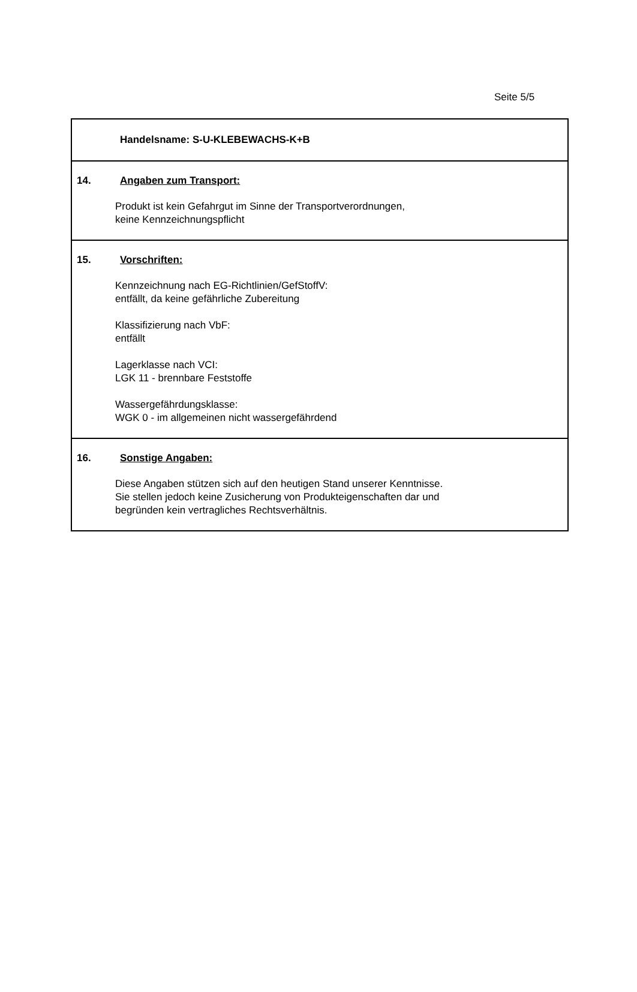Seite 5/5
Handelsname: S-U-KLEBEWACHS-K+B
14. Angaben zum Transport:
Produkt ist kein Gefahrgut im Sinne der Transportverordnungen,
keine Kennzeichnungspflicht
15. Vorschriften:
Kennzeichnung nach EG-Richtlinien/GefStoffV:
entfällt, da keine gefährliche Zubereitung
Klassifizierung nach VbF:
entfällt
Lagerklasse nach VCI:
LGK 11 - brennbare Feststoffe
Wassergefährdungsklasse:
WGK 0 - im allgemeinen nicht wassergefährdend
16. Sonstige Angaben:
Diese Angaben stützen sich auf den heutigen Stand unserer Kenntnisse.
Sie stellen jedoch keine Zusicherung von Produkteigenschaften dar und
begründen kein vertragliches Rechtsverhältnis.